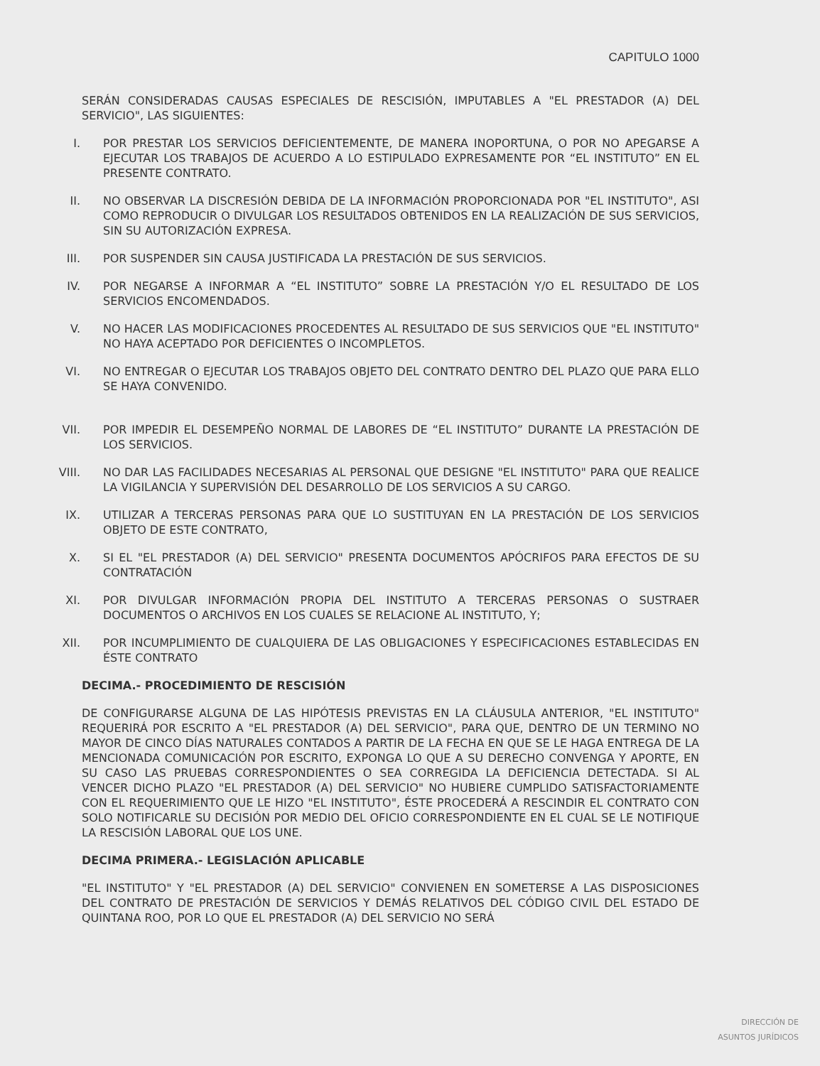CAPITULO 1000
SERÁN CONSIDERADAS CAUSAS ESPECIALES DE RESCISIÓN, IMPUTABLES A "EL PRESTADOR (A) DEL SERVICIO", LAS SIGUIENTES:
I. POR PRESTAR LOS SERVICIOS DEFICIENTEMENTE, DE MANERA INOPORTUNA, O POR NO APEGARSE A EJECUTAR LOS TRABAJOS DE ACUERDO A LO ESTIPULADO EXPRESAMENTE POR “EL INSTITUTO” EN EL PRESENTE CONTRATO.
II. NO OBSERVAR LA DISCRESIÓN DEBIDA DE LA INFORMACIÓN PROPORCIONADA POR "EL INSTITUTO", ASI COMO REPRODUCIR O DIVULGAR LOS RESULTADOS OBTENIDOS EN LA REALIZACIÓN DE SUS SERVICIOS, SIN SU AUTORIZACIÓN EXPRESA.
III. POR SUSPENDER SIN CAUSA JUSTIFICADA LA PRESTACIÓN DE SUS SERVICIOS.
IV. POR NEGARSE A INFORMAR A “EL INSTITUTO” SOBRE LA PRESTACIÓN Y/O EL RESULTADO DE LOS SERVICIOS ENCOMENDADOS.
V. NO HACER LAS MODIFICACIONES PROCEDENTES AL RESULTADO DE SUS SERVICIOS QUE "EL INSTITUTO" NO HAYA ACEPTADO POR DEFICIENTES O INCOMPLETOS.
VI. NO ENTREGAR O EJECUTAR LOS TRABAJOS OBJETO DEL CONTRATO DENTRO DEL PLAZO QUE PARA ELLO SE HAYA CONVENIDO.
VII. POR IMPEDIR EL DESEMPEÑO NORMAL DE LABORES DE “EL INSTITUTO” DURANTE LA PRESTACIÓN DE LOS SERVICIOS.
VIII. NO DAR LAS FACILIDADES NECESARIAS AL PERSONAL QUE DESIGNE "EL INSTITUTO" PARA QUE REALICE LA VIGILANCIA Y SUPERVISIÓN DEL DESARROLLO DE LOS SERVICIOS A SU CARGO.
IX. UTILIZAR A TERCERAS PERSONAS PARA QUE LO SUSTITUYAN EN LA PRESTACIÓN DE LOS SERVICIOS OBJETO DE ESTE CONTRATO,
X. SI EL "EL PRESTADOR (A) DEL SERVICIO" PRESENTA DOCUMENTOS APÓCRIFOS PARA EFECTOS DE SU CONTRATACIÓN
XI. POR DIVULGAR INFORMACIÓN PROPIA DEL INSTITUTO A TERCERAS PERSONAS O SUSTRAER DOCUMENTOS O ARCHIVOS EN LOS CUALES SE RELACIONE AL INSTITUTO, Y;
XII. POR INCUMPLIMIENTO DE CUALQUIERA DE LAS OBLIGACIONES Y ESPECIFICACIONES ESTABLECIDAS EN ÉSTE CONTRATO
DECIMA.- PROCEDIMIENTO DE RESCISIÓN
DE CONFIGURARSE ALGUNA DE LAS HIPÓTESIS PREVISTAS EN LA CLÁUSULA ANTERIOR, "EL INSTITUTO" REQUERIRÁ POR ESCRITO A "EL PRESTADOR (A) DEL SERVICIO", PARA QUE, DENTRO DE UN TERMINO NO MAYOR DE CINCO DÍAS NATURALES CONTADOS A PARTIR DE LA FECHA EN QUE SE LE HAGA ENTREGA DE LA MENCIONADA COMUNICACIÓN POR ESCRITO, EXPONGA LO QUE A SU DERECHO CONVENGA Y APORTE, EN SU CASO LAS PRUEBAS CORRESPONDIENTES O SEA CORREGIDA LA DEFICIENCIA DETECTADA. SI AL VENCER DICHO PLAZO "EL PRESTADOR (A) DEL SERVICIO" NO HUBIERE CUMPLIDO SATISFACTORIAMENTE CON EL REQUERIMIENTO QUE LE HIZO "EL INSTITUTO", ÉSTE PROCEDERÁ A RESCINDIR EL CONTRATO CON SOLO NOTIFICARLE SU DECISIÓN POR MEDIO DEL OFICIO CORRESPONDIENTE EN EL CUAL SE LE NOTIFIQUE LA RESCISIÓN LABORAL QUE LOS UNE.
DECIMA PRIMERA.- LEGISLACIÓN APLICABLE
"EL INSTITUTO" Y "EL PRESTADOR (A) DEL SERVICIO" CONVIENEN EN SOMETERSE A LAS DISPOSICIONES DEL CONTRATO DE PRESTACIÓN DE SERVICIOS Y DEMÁS RELATIVOS DEL CÓDIGO CIVIL DEL ESTADO DE QUINTANA ROO, POR LO QUE EL PRESTADOR (A) DEL SERVICIO NO SERÁ
DIRECCIÓN DE
ASUNTOS JURÍDICOS